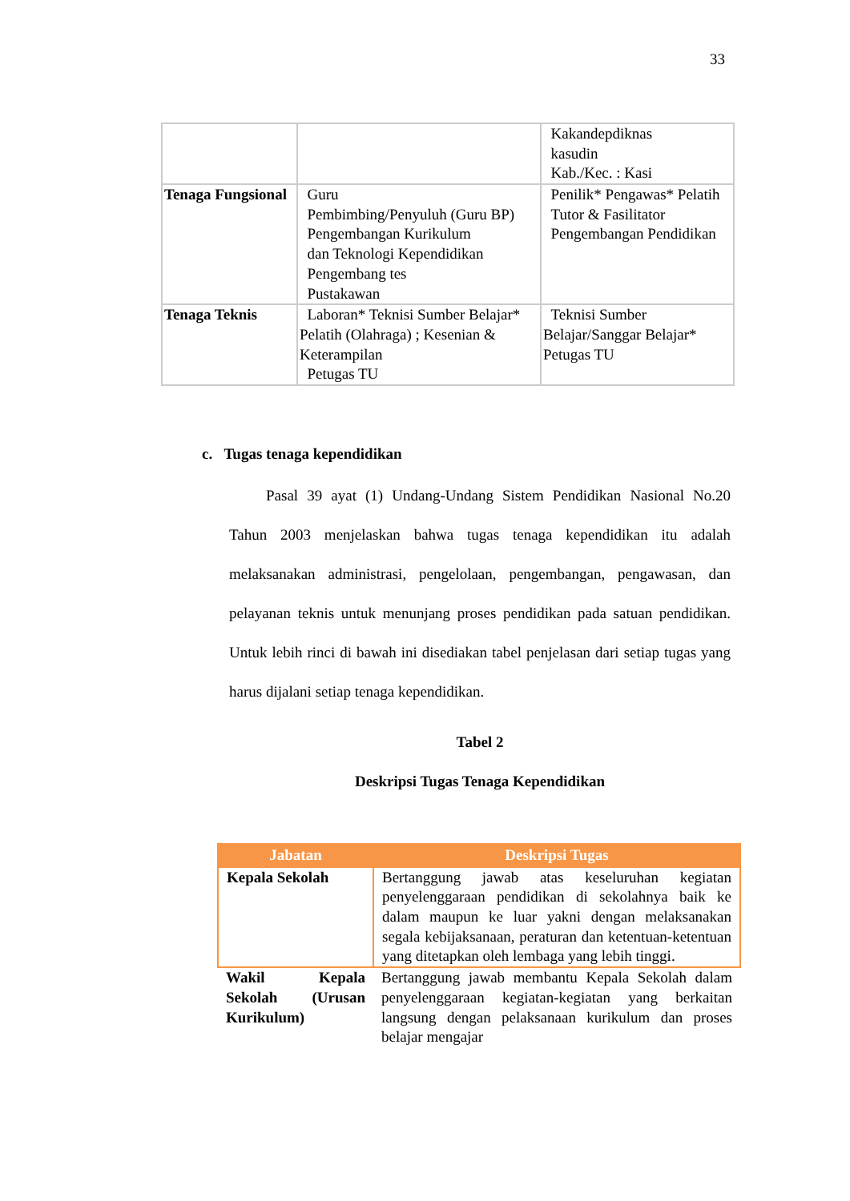33
| | | Kakandepdiknas kasudin Kab./Kec. : Kasi |
| Tenaga Fungsional | Guru Pembimbing/Penyuluh (Guru BP) Pengembangan Kurikulum dan Teknologi Kependidikan Pengembang tes Pustakawan | Penilik* Pengawas* Pelatih Tutor & Fasilitator Pengembangan Pendidikan |
| Tenaga Teknis | Laboran* Teknisi Sumber Belajar* Pelatih (Olahraga) ; Kesenian & Keterampilan Petugas TU | Teknisi Sumber Belajar/Sanggar Belajar* Petugas TU |
c. Tugas tenaga kependidikan
Pasal 39 ayat (1) Undang-Undang Sistem Pendidikan Nasional No.20 Tahun 2003 menjelaskan bahwa tugas tenaga kependidikan itu adalah melaksanakan administrasi, pengelolaan, pengembangan, pengawasan, dan pelayanan teknis untuk menunjang proses pendidikan pada satuan pendidikan. Untuk lebih rinci di bawah ini disediakan tabel penjelasan dari setiap tugas yang harus dijalani setiap tenaga kependidikan.
Tabel 2
Deskripsi Tugas Tenaga Kependidikan
| Jabatan | Deskripsi Tugas |
| --- | --- |
| Kepala Sekolah | Bertanggung jawab atas keseluruhan kegiatan penyelenggaraan pendidikan di sekolahnya baik ke dalam maupun ke luar yakni dengan melaksanakan segala kebijaksanaan, peraturan dan ketentuan-ketentuan yang ditetapkan oleh lembaga yang lebih tinggi. |
| Wakil Kepala Sekolah (Urusan Kurikulum) | Bertanggung jawab membantu Kepala Sekolah dalam penyelenggaraan kegiatan-kegiatan yang berkaitan langsung dengan pelaksanaan kurikulum dan proses belajar mengajar |